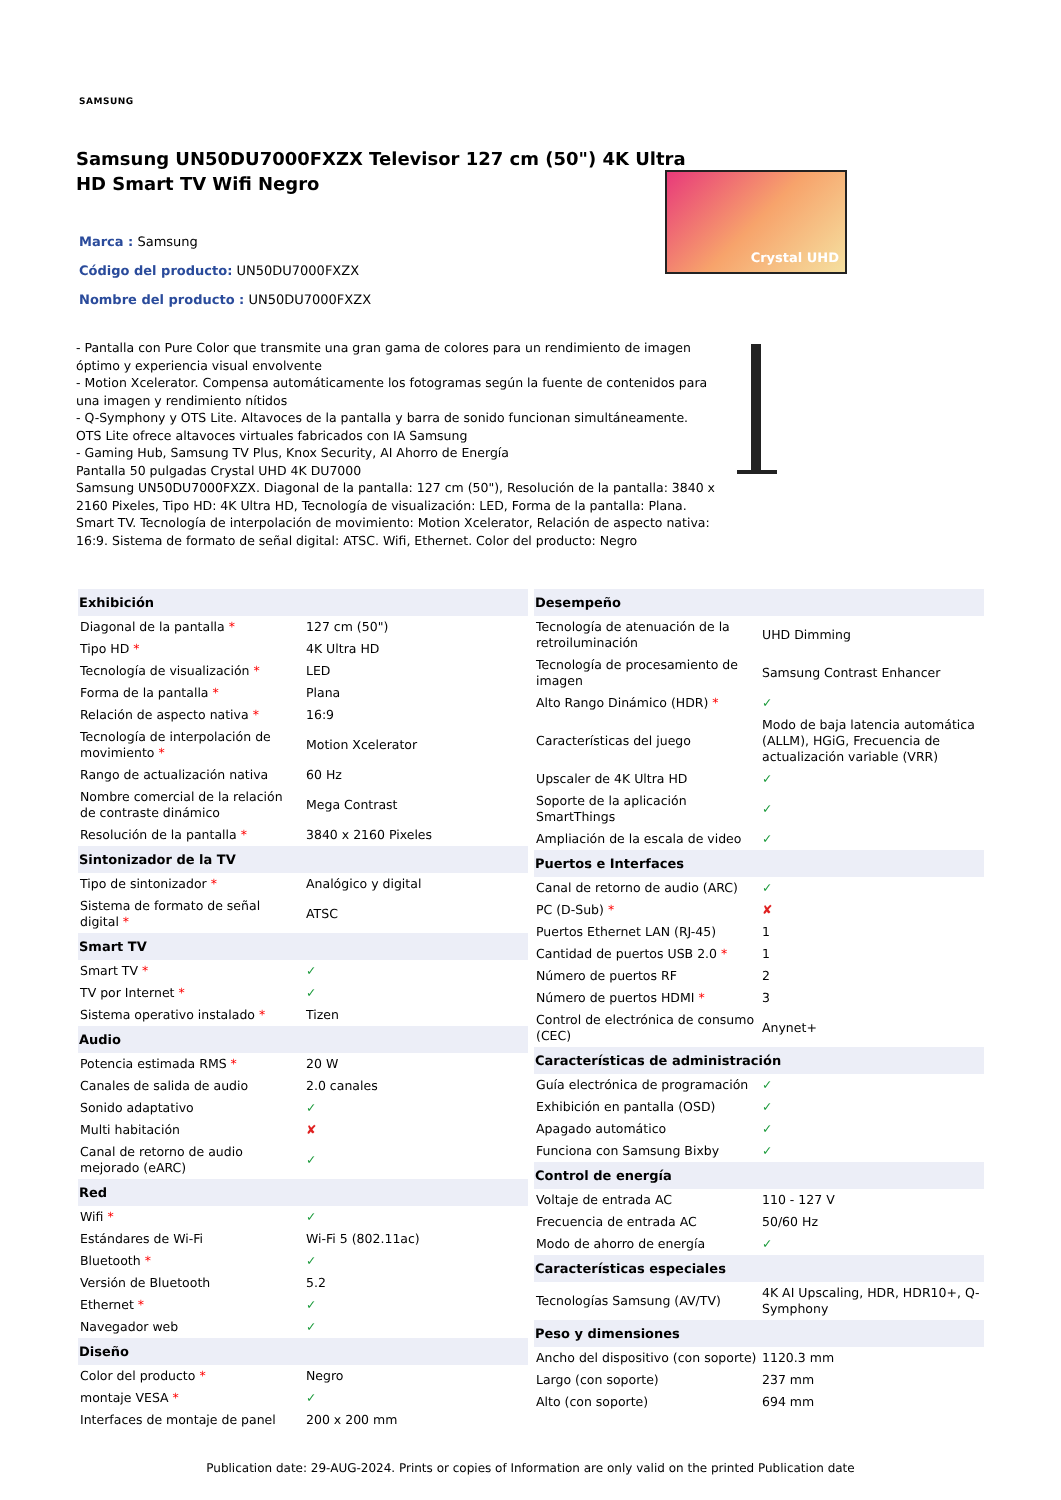SAMSUNG
Samsung UN50DU7000FXZX Televisor 127 cm (50") 4K Ultra HD Smart TV Wifi Negro
Marca : Samsung
Código del producto: UN50DU7000FXZX
Nombre del producto : UN50DU7000FXZX
- Pantalla con Pure Color que transmite una gran gama de colores para un rendimiento de imagen óptimo y experiencia visual envolvente
- Motion Xcelerator. Compensa automáticamente los fotogramas según la fuente de contenidos para una imagen y rendimiento nítidos
- Q-Symphony y OTS Lite. Altavoces de la pantalla y barra de sonido funcionan simultáneamente. OTS Lite ofrece altavoces virtuales fabricados con IA Samsung
- Gaming Hub, Samsung TV Plus, Knox Security, AI Ahorro de Energía
Pantalla 50 pulgadas Crystal UHD 4K DU7000
Samsung UN50DU7000FXZX. Diagonal de la pantalla: 127 cm (50"), Resolución de la pantalla: 3840 x 2160 Pixeles, Tipo HD: 4K Ultra HD, Tecnología de visualización: LED, Forma de la pantalla: Plana. Smart TV. Tecnología de interpolación de movimiento: Motion Xcelerator, Relación de aspecto nativa: 16:9. Sistema de formato de señal digital: ATSC. Wifi, Ethernet. Color del producto: Negro
Crystal UHD
| Exhibición | |
| --- | --- |
| Diagonal de la pantalla * | 127 cm (50") |
| Tipo HD * | 4K Ultra HD |
| Tecnología de visualización * | LED |
| Forma de la pantalla * | Plana |
| Relación de aspecto nativa * | 16:9 |
| Tecnología de interpolación de movimiento * | Motion Xcelerator |
| Rango de actualización nativa | 60 Hz |
| Nombre comercial de la relación de contraste dinámico | Mega Contrast |
| Resolución de la pantalla * | 3840 x 2160 Pixeles |
| Sintonizador de la TV | |
| Tipo de sintonizador * | Analógico y digital |
| Sistema de formato de señal digital * | ATSC |
| Smart TV | |
| Smart TV * | ✓ |
| TV por Internet * | ✓ |
| Sistema operativo instalado * | Tizen |
| Audio | |
| Potencia estimada RMS * | 20 W |
| Canales de salida de audio | 2.0 canales |
| Sonido adaptativo | ✓ |
| Multi habitación | ✘ |
| Canal de retorno de audio mejorado (eARC) | ✓ |
| Red | |
| Wifi * | ✓ |
| Estándares de Wi-Fi | Wi-Fi 5 (802.11ac) |
| Bluetooth * | ✓ |
| Versión de Bluetooth | 5.2 |
| Ethernet * | ✓ |
| Navegador web | ✓ |
| Diseño | |
| Color del producto * | Negro |
| montaje VESA * | ✓ |
| Interfaces de montaje de panel | 200 x 200 mm |
| Desempeño | |
| --- | --- |
| Tecnología de atenuación de la retroiluminación | UHD Dimming |
| Tecnología de procesamiento de imagen | Samsung Contrast Enhancer |
| Alto Rango Dinámico (HDR) * | ✓ |
| Características del juego | Modo de baja latencia automática (ALLM), HGiG, Frecuencia de actualización variable (VRR) |
| Upscaler de 4K Ultra HD | ✓ |
| Soporte de la aplicación SmartThings | ✓ |
| Ampliación de la escala de video | ✓ |
| Puertos e Interfaces | |
| Canal de retorno de audio (ARC) | ✓ |
| PC (D-Sub) * | ✘ |
| Puertos Ethernet LAN (RJ-45) | 1 |
| Cantidad de puertos USB 2.0 * | 1 |
| Número de puertos RF | 2 |
| Número de puertos HDMI * | 3 |
| Control de electrónica de consumo (CEC) | Anynet+ |
| Características de administración | |
| Guía electrónica de programación | ✓ |
| Exhibición en pantalla (OSD) | ✓ |
| Apagado automático | ✓ |
| Funciona con Samsung Bixby | ✓ |
| Control de energía | |
| Voltaje de entrada AC | 110 - 127 V |
| Frecuencia de entrada AC | 50/60 Hz |
| Modo de ahorro de energía | ✓ |
| Características especiales | |
| Tecnologías Samsung (AV/TV) | 4K AI Upscaling, HDR, HDR10+, Q-Symphony |
| Peso y dimensiones | |
| Ancho del dispositivo (con soporte) | 1120.3 mm |
| Largo (con soporte) | 237 mm |
| Alto (con soporte) | 694 mm |
Publication date: 29-AUG-2024. Prints or copies of Information are only valid on the printed Publication date